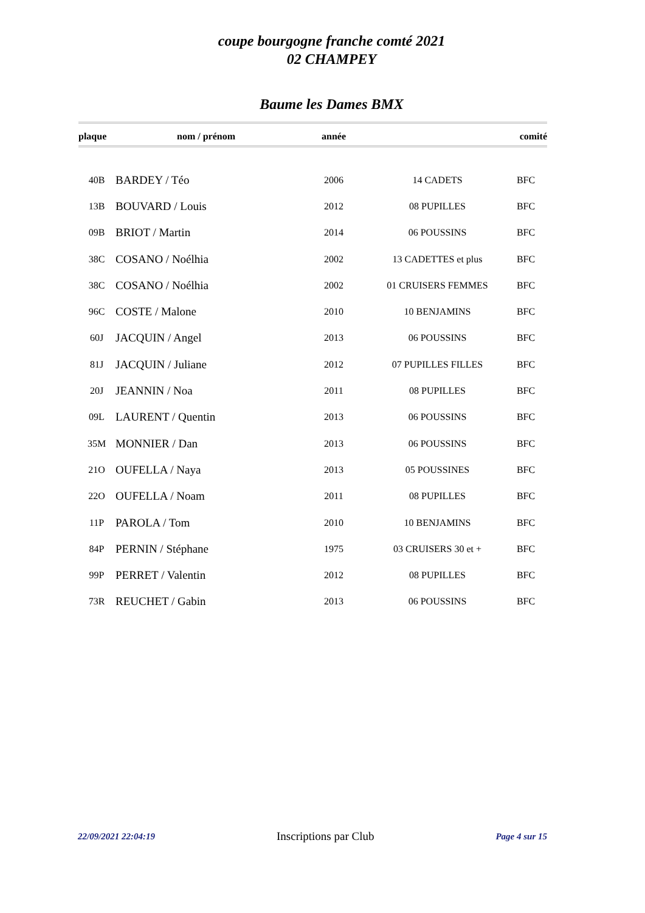coupe bourgogne franche comté 2021
02 CHAMPEY
Baume les Dames BMX
| plaque | nom / prénom | année | | comité |
| --- | --- | --- | --- | --- |
| 40B | BARDEY / Téo | 2006 | 14 CADETS | BFC |
| 13B | BOUVARD / Louis | 2012 | 08 PUPILLES | BFC |
| 09B | BRIOT / Martin | 2014 | 06 POUSSINS | BFC |
| 38C | COSANO / Noélhia | 2002 | 13 CADETTES et plus | BFC |
| 38C | COSANO / Noélhia | 2002 | 01 CRUISERS FEMMES | BFC |
| 96C | COSTE / Malone | 2010 | 10 BENJAMINS | BFC |
| 60J | JACQUIN / Angel | 2013 | 06 POUSSINS | BFC |
| 81J | JACQUIN / Juliane | 2012 | 07 PUPILLES FILLES | BFC |
| 20J | JEANNIN / Noa | 2011 | 08 PUPILLES | BFC |
| 09L | LAURENT / Quentin | 2013 | 06 POUSSINS | BFC |
| 35M | MONNIER / Dan | 2013 | 06 POUSSINS | BFC |
| 21O | OUFELLA / Naya | 2013 | 05 POUSSINES | BFC |
| 22O | OUFELLA / Noam | 2011 | 08 PUPILLES | BFC |
| 11P | PAROLA / Tom | 2010 | 10 BENJAMINS | BFC |
| 84P | PERNIN / Stéphane | 1975 | 03 CRUISERS 30 et + | BFC |
| 99P | PERRET / Valentin | 2012 | 08 PUPILLES | BFC |
| 73R | REUCHET / Gabin | 2013 | 06 POUSSINS | BFC |
22/09/2021 22:04:19 Inscriptions par Club Page 4 sur 15